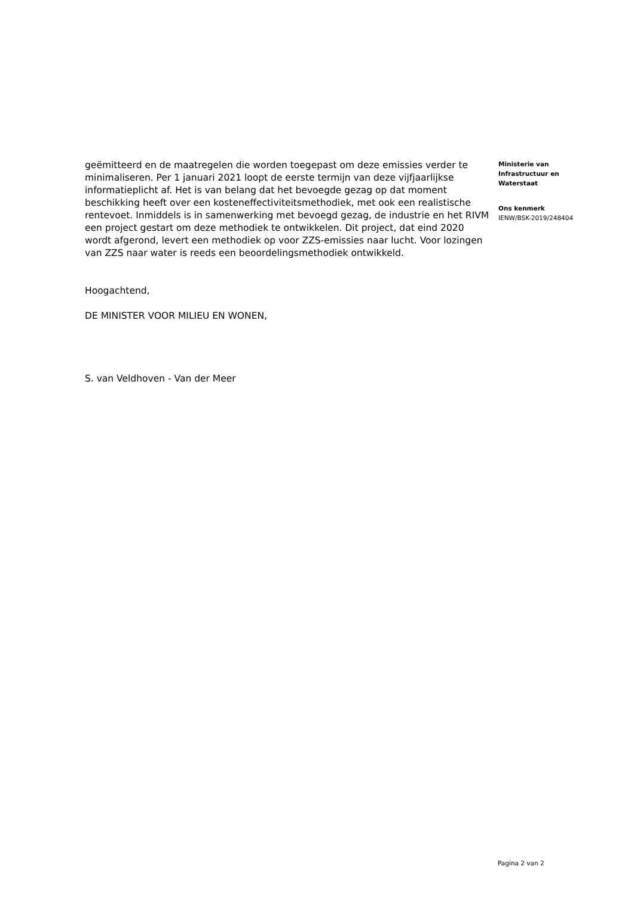geëmitteerd en de maatregelen die worden toegepast om deze emissies verder te minimaliseren. Per 1 januari 2021 loopt de eerste termijn van deze vijfjaarlijkse informatieplicht af. Het is van belang dat het bevoegde gezag op dat moment beschikking heeft over een kosteneffectiviteitsmethodiek, met ook een realistische rentevoet. Inmiddels is in samenwerking met bevoegd gezag, de industrie en het RIVM een project gestart om deze methodiek te ontwikkelen. Dit project, dat eind 2020 wordt afgerond, levert een methodiek op voor ZZS-emissies naar lucht. Voor lozingen van ZZS naar water is reeds een beoordelingsmethodiek ontwikkeld.
Hoogachtend,
DE MINISTER VOOR MILIEU EN WONEN,
S. van Veldhoven - Van der Meer
Ministerie van
Infrastructuur en
Waterstaat
Ons kenmerk
IENW/BSK-2019/248404
Pagina 2 van 2